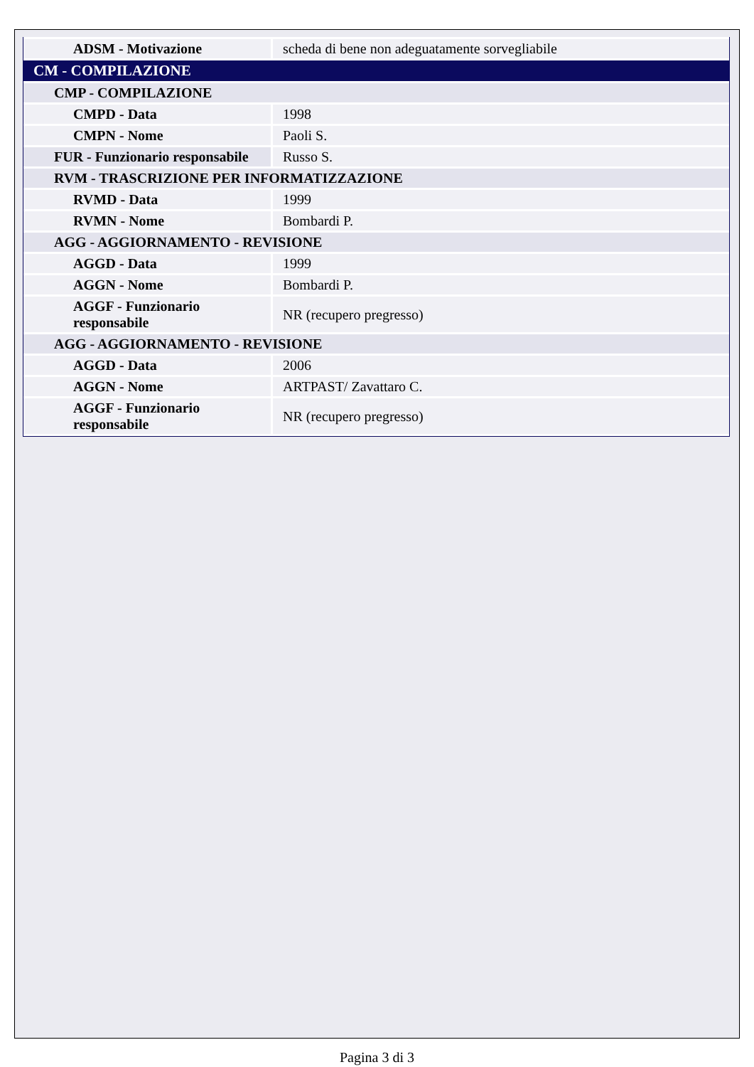| ADSM - Motivazione | scheda di bene non adeguatamente sorvegliabile |
| CM - COMPILAZIONE | |
| CMP - COMPILAZIONE | |
| CMPD - Data | 1998 |
| CMPN - Nome | Paoli S. |
| FUR - Funzionario responsabile | Russo S. |
| RVM - TRASCRIZIONE PER INFORMATIZZAZIONE | |
| RVMD - Data | 1999 |
| RVMN - Nome | Bombardi P. |
| AGG - AGGIORNAMENTO - REVISIONE | |
| AGGD - Data | 1999 |
| AGGN - Nome | Bombardi P. |
| AGGF - Funzionario responsabile | NR (recupero pregresso) |
| AGG - AGGIORNAMENTO - REVISIONE | |
| AGGD - Data | 2006 |
| AGGN - Nome | ARTPAST/ Zavattaro C. |
| AGGF - Funzionario responsabile | NR (recupero pregresso) |
Pagina 3 di 3